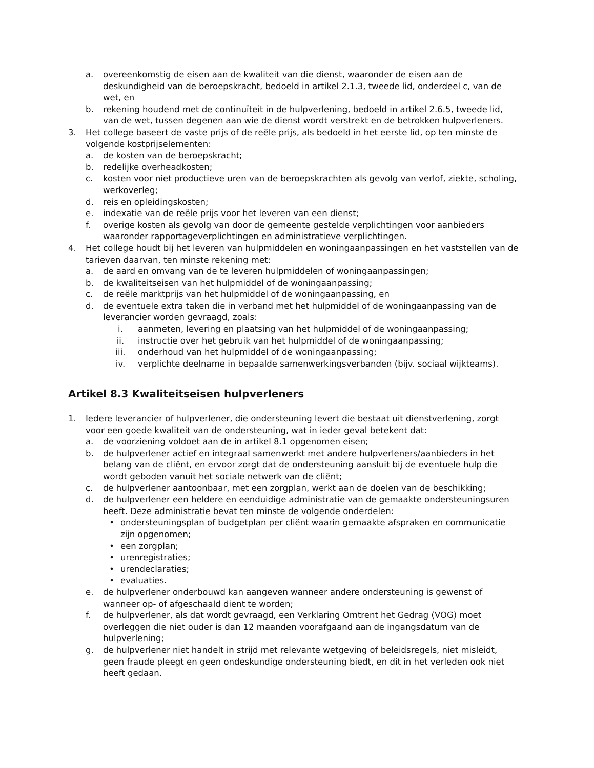a. overeenkomstig de eisen aan de kwaliteit van die dienst, waaronder de eisen aan de deskundigheid van de beroepskracht, bedoeld in artikel 2.1.3, tweede lid, onderdeel c, van de wet, en
b. rekening houdend met de continuïteit in de hulpverlening, bedoeld in artikel 2.6.5, tweede lid, van de wet, tussen degenen aan wie de dienst wordt verstrekt en de betrokken hulpverleners.
3. Het college baseert de vaste prijs of de reële prijs, als bedoeld in het eerste lid, op ten minste de volgende kostprijselementen:
a. de kosten van de beroepskracht;
b. redelijke overheadkosten;
c. kosten voor niet productieve uren van de beroepskrachten als gevolg van verlof, ziekte, scholing, werkoverleg;
d. reis en opleidingskosten;
e. indexatie van de reële prijs voor het leveren van een dienst;
f. overige kosten als gevolg van door de gemeente gestelde verplichtingen voor aanbieders waaronder rapportageverplichtingen en administratieve verplichtingen.
4. Het college houdt bij het leveren van hulpmiddelen en woningaanpassingen en het vaststellen van de tarieven daarvan, ten minste rekening met:
a. de aard en omvang van de te leveren hulpmiddelen of woningaanpassingen;
b. de kwaliteitseisen van het hulpmiddel of de woningaanpassing;
c. de reële marktprijs van het hulpmiddel of de woningaanpassing, en
d. de eventuele extra taken die in verband met het hulpmiddel of de woningaanpassing van de leverancier worden gevraagd, zoals:
i. aanmeten, levering en plaatsing van het hulpmiddel of de woningaanpassing;
ii. instructie over het gebruik van het hulpmiddel of de woningaanpassing;
iii. onderhoud van het hulpmiddel of de woningaanpassing;
iv. verplichte deelname in bepaalde samenwerkingsverbanden (bijv. sociaal wijkteams).
Artikel 8.3 Kwaliteitseisen hulpverleners
1. Iedere leverancier of hulpverlener, die ondersteuning levert die bestaat uit dienstverlening, zorgt voor een goede kwaliteit van de ondersteuning, wat in ieder geval betekent dat:
a. de voorziening voldoet aan de in artikel 8.1 opgenomen eisen;
b. de hulpverlener actief en integraal samenwerkt met andere hulpverleners/aanbieders in het belang van de cliënt, en ervoor zorgt dat de ondersteuning aansluit bij de eventuele hulp die wordt geboden vanuit het sociale netwerk van de cliënt;
c. de hulpverlener aantoonbaar, met een zorgplan, werkt aan de doelen van de beschikking;
d. de hulpverlener een heldere en eenduidige administratie van de gemaakte ondersteuningsuren heeft. Deze administratie bevat ten minste de volgende onderdelen:
• ondersteuningsplan of budgetplan per cliënt waarin gemaakte afspraken en communicatie zijn opgenomen;
• een zorgplan;
• urenregistraties;
• urendeclaraties;
• evaluaties.
e. de hulpverlener onderbouwd kan aangeven wanneer andere ondersteuning is gewenst of wanneer op- of afgeschaald dient te worden;
f. de hulpverlener, als dat wordt gevraagd, een Verklaring Omtrent het Gedrag (VOG) moet overleggen die niet ouder is dan 12 maanden voorafgaand aan de ingangsdatum van de hulpverlening;
g. de hulpverlener niet handelt in strijd met relevante wetgeving of beleidsregels, niet misleidt, geen fraude pleegt en geen ondeskundige ondersteuning biedt, en dit in het verleden ook niet heeft gedaan.